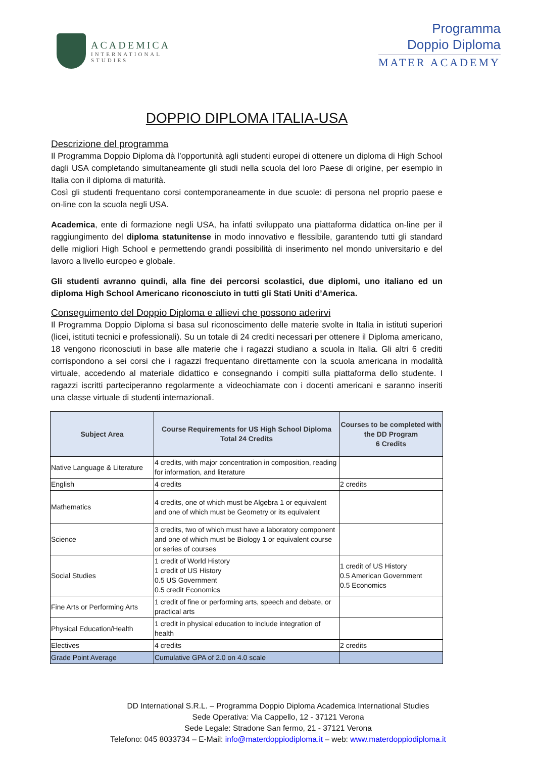ACADEMICA
INTERNATIONAL
STUDIES
Programma
Doppio Diploma
MATER ACADEMY
DOPPIO DIPLOMA ITALIA-USA
Descrizione del programma
Il Programma Doppio Diploma dà l’opportunità agli studenti europei di ottenere un diploma di High School dagli USA completando simultaneamente gli studi nella scuola del loro Paese di origine, per esempio in Italia con il diploma di maturità.
Così gli studenti frequentano corsi contemporaneamente in due scuole: di persona nel proprio paese e on-line con la scuola negli USA.
Academica, ente di formazione negli USA, ha infatti sviluppato una piattaforma didattica on-line per il raggiungimento del diploma statunitense in modo innovativo e flessibile, garantendo tutti gli standard delle migliori High School e permettendo grandi possibilità di inserimento nel mondo universitario e del lavoro a livello europeo e globale.
Gli studenti avranno quindi, alla fine dei percorsi scolastici, due diplomi, uno italiano ed un diploma High School Americano riconosciuto in tutti gli Stati Uniti d’America.
Conseguimento del Doppio Diploma e allievi che possono aderirvi
Il Programma Doppio Diploma si basa sul riconoscimento delle materie svolte in Italia in istituti superiori (licei, istituti tecnici e professionali). Su un totale di 24 crediti necessari per ottenere il Diploma americano, 18 vengono riconosciuti in base alle materie che i ragazzi studiano a scuola in Italia. Gli altri 6 crediti corrispondono a sei corsi che i ragazzi frequentano direttamente con la scuola americana in modalità virtuale, accedendo al materiale didattico e consegnando i compiti sulla piattaforma dello studente. I ragazzi iscritti parteciperanno regolarmente a videochiamate con i docenti americani e saranno inseriti una classe virtuale di studenti internazionali.
| Subject Area | Course Requirements for US High School Diploma Total 24 Credits | Courses to be completed with the DD Program 6 Credits |
| --- | --- | --- |
| Native Language & Literature | 4 credits, with major concentration in composition, reading for information, and literature | |
| English | 4 credits | 2 credits |
| Mathematics | 4 credits, one of which must be Algebra 1 or equivalent and one of which must be Geometry or its equivalent | |
| Science | 3 credits, two of which must have a laboratory component and one of which must be Biology 1 or equivalent course or series of courses | |
| Social Studies | 1 credit of World History 1 credit of US History 0.5 US Government 0.5 credit Economics | 1 credit of US History 0.5 American Government 0.5 Economics |
| Fine Arts or Performing Arts | 1 credit of fine or performing arts, speech and debate, or practical arts | |
| Physical Education/Health | 1 credit in physical education to include integration of health | |
| Electives | 4 credits | 2 credits |
| Grade Point Average | Cumulative GPA of 2.0 on 4.0 scale | |
DD International S.R.L. – Programma Doppio Diploma Academica International Studies
Sede Operativa: Via Cappello, 12 - 37121 Verona
Sede Legale: Stradone San fermo, 21 - 37121 Verona
Telefono: 045 8033734 – E-Mail: info@materdoppiodiploma.it – web: www.materdoppiodiploma.it